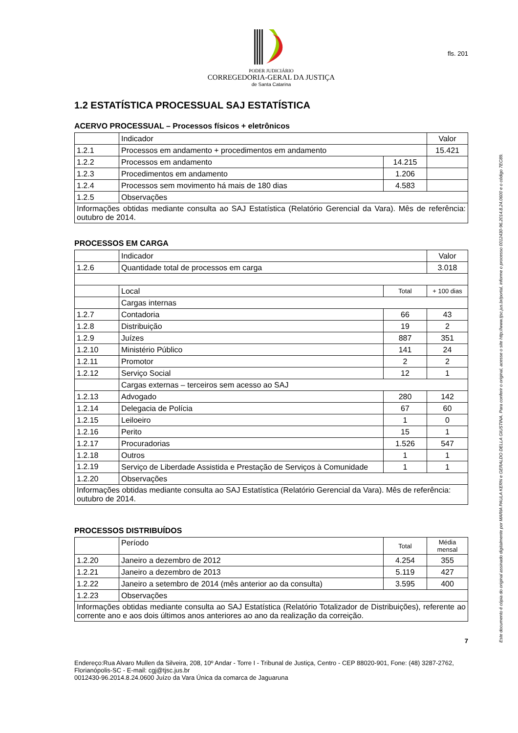fls. 201
PODER JUDICIÁRIO
CORREGEDORIA-GERAL DA JUSTIÇA
de Santa Catarina
1.2 ESTATÍSTICA PROCESSUAL SAJ ESTATÍSTICA
ACERVO PROCESSUAL – Processos físicos + eletrônicos
| | Indicador | | Valor |
| 1.2.1 | Processos em andamento + procedimentos em andamento | | 15.421 |
| 1.2.2 | Processos em andamento | 14.215 | |
| 1.2.3 | Procedimentos em andamento | 1.206 | |
| 1.2.4 | Processos sem movimento há mais de 180 dias | 4.583 | |
| 1.2.5 | Observações | | |
| Informações obtidas mediante consulta ao SAJ Estatística (Relatório Gerencial da Vara). Mês de referência: outubro de 2014. | | | |
PROCESSOS EM CARGA
| | Indicador | | Valor |
| 1.2.6 | Quantidade total de processos em carga | | 3.018 |
| | Local | Total | + 100 dias |
| | Cargas internas | | |
| 1.2.7 | Contadoria | 66 | 43 |
| 1.2.8 | Distribuição | 19 | 2 |
| 1.2.9 | Juízes | 887 | 351 |
| 1.2.10 | Ministério Público | 141 | 24 |
| 1.2.11 | Promotor | 2 | 2 |
| 1.2.12 | Serviço Social | 12 | 1 |
| | Cargas externas – terceiros sem acesso ao SAJ | | |
| 1.2.13 | Advogado | 280 | 142 |
| 1.2.14 | Delegacia de Polícia | 67 | 60 |
| 1.2.15 | Leiloeiro | 1 | 0 |
| 1.2.16 | Perito | 15 | 1 |
| 1.2.17 | Procuradorias | 1.526 | 547 |
| 1.2.18 | Outros | 1 | 1 |
| 1.2.19 | Serviço de Liberdade Assistida e Prestação de Serviços à Comunidade | 1 | 1 |
| 1.2.20 | Observações | | |
| Informações obtidas mediante consulta ao SAJ Estatística (Relatório Gerencial da Vara). Mês de referência: outubro de 2014. | | | |
PROCESSOS DISTRIBUÍDOS
| | Período | Total | Média mensal |
| 1.2.20 | Janeiro a dezembro de 2012 | 4.254 | 355 |
| 1.2.21 | Janeiro a dezembro de 2013 | 5.119 | 427 |
| 1.2.22 | Janeiro a setembro de 2014 (mês anterior ao da consulta) | 3.595 | 400 |
| 1.2.23 | Observações | | |
| Informações obtidas mediante consulta ao SAJ Estatística (Relatório Totalizador de Distribuições), referente ao corrente ano e aos dois últimos anos anteriores ao ano da realização da correição. | | | |
7
Endereço:Rua Alvaro Mullen da Silveira, 208, 10º Andar - Torre I - Tribunal de Justiça, Centro - CEP 88020-901, Fone: (48) 3287-2762, Florianópolis-SC - E-mail: cgj@tjsc.jus.br
0012430-96.2014.8.24.0600 Juízo da Vara Única da comarca de Jaguaruna
Este documento é cópia do original assinado digitalmente por MARIA PAULA KERN e GERALDO DELLA GIUSTINA. Para conferir o original, acesse o site http://www.tjsc.jus.br/portal, informe o processo 0012430-96.2014.8.24.0600 e o código 7EC89.